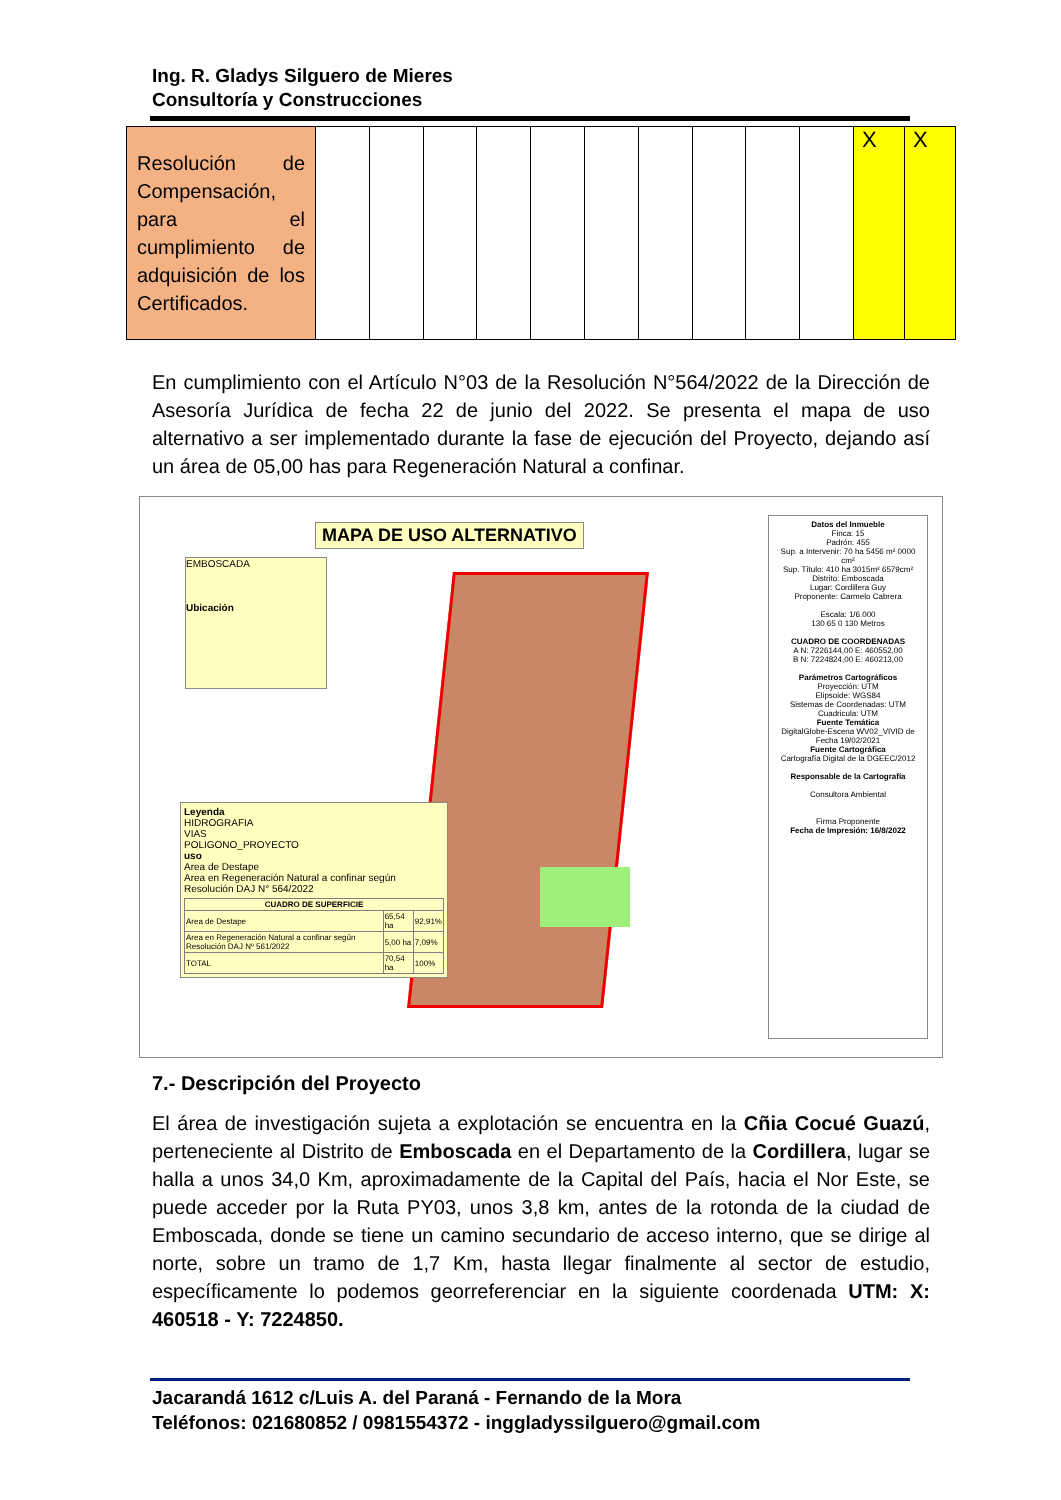Ing. R. Gladys Silguero de Mieres
Consultoría y Construcciones
| Resolución de Compensación, para el cumplimiento de adquisición de los Certificados. | | | | | | | | | | | X | X |
En cumplimiento con el Artículo N°03 de la Resolución N°564/2022 de la Dirección de Asesoría Jurídica de fecha 22 de junio del 2022. Se presenta el mapa de uso alternativo a ser implementado durante la fase de ejecución del Proyecto, dejando así un área de 05,00 has para Regeneración Natural a confinar.
MAPA DE USO ALTERNATIVO
EMBOSCADA
Ubicación
Leyenda
HIDROGRAFIA
VIAS
POLIGONO_PROYECTO
uso
Area de Destape
Area en Regeneración Natural a confinar según Resolución DAJ N° 564/2022
| CUADRO DE SUPERFICIE | | |
| --- | --- | --- |
| Area de Destape | 65,54 ha | 92,91% |
| Area en Regeneración Natural a confinar según Resolución DAJ Nº 561/2022 | 5,00 ha | 7,09% |
| TOTAL | 70,54 ha | 100% |
Datos del Inmueble
Finca: 15
Padrón: 455
Sup. a Intervenir: 70 ha 5456 m² 0000 cm²
Sup. Título: 410 ha 3015m² 6579cm²
Distrito: Emboscada
Lugar: Cordillera Guy
Proponente: Carmelo Cabrera
Escala: 1/6.000
130 65 0 130 Metros
CUADRO DE COORDENADAS
A N: 7226144,00 E: 460552,00
B N: 7224824,00 E: 460213,00
Parámetros Cartográficos
Proyección: UTM
Elipsoide: WGS84
Sistemas de Coordenadas: UTM
Cuadricula: UTM
Fuente Temática
DigitalGlobe-Escena WV02_VIVID de Fecha 19/02/2021
Fuente Cartográfica
Cartografía Digital de la DGEEC/2012
Responsable de la Cartografía
Consultora Ambiental
Firma Proponente
Fecha de Impresión: 16/8/2022
7.- Descripción del Proyecto
El área de investigación sujeta a explotación se encuentra en la Cñia Cocué Guazú, perteneciente al Distrito de Emboscada en el Departamento de la Cordillera, lugar se halla a unos 34,0 Km, aproximadamente de la Capital del País, hacia el Nor Este, se puede acceder por la Ruta PY03, unos 3,8 km, antes de la rotonda de la ciudad de Emboscada, donde se tiene un camino secundario de acceso interno, que se dirige al norte, sobre un tramo de 1,7 Km, hasta llegar finalmente al sector de estudio, específicamente lo podemos georreferenciar en la siguiente coordenada UTM: X: 460518 - Y: 7224850.
Jacarandá 1612 c/Luis A. del Paraná - Fernando de la Mora
Teléfonos: 021680852 / 0981554372 - inggladyssilguero@gmail.com